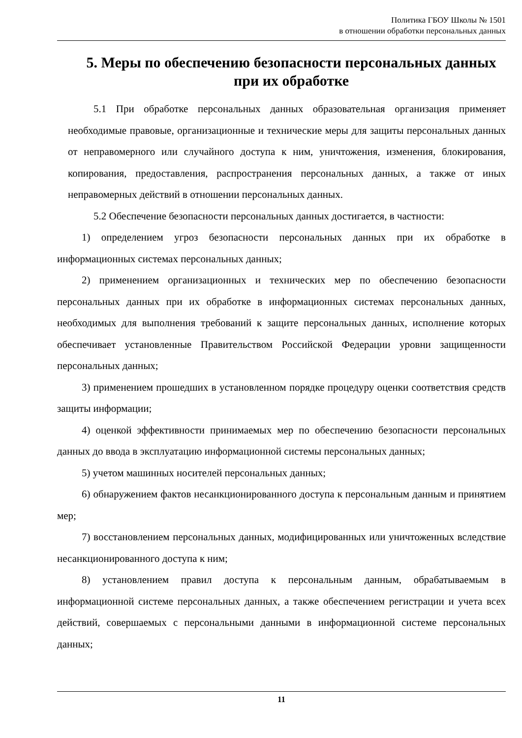Политика ГБОУ Школы № 1501
в отношении обработки персональных данных
5. Меры по обеспечению безопасности персональных данных при их обработке
5.1 При обработке персональных данных образовательная организация применяет необходимые правовые, организационные и технические меры для защиты персональных данных от неправомерного или случайного доступа к ним, уничтожения, изменения, блокирования, копирования, предоставления, распространения персональных данных, а также от иных неправомерных действий в отношении персональных данных.
5.2 Обеспечение безопасности персональных данных достигается, в частности:
1) определением угроз безопасности персональных данных при их обработке в информационных системах персональных данных;
2) применением организационных и технических мер по обеспечению безопасности персональных данных при их обработке в информационных системах персональных данных, необходимых для выполнения требований к защите персональных данных, исполнение которых обеспечивает установленные Правительством Российской Федерации уровни защищенности персональных данных;
3) применением прошедших в установленном порядке процедуру оценки соответствия средств защиты информации;
4) оценкой эффективности принимаемых мер по обеспечению безопасности персональных данных до ввода в эксплуатацию информационной системы персональных данных;
5) учетом машинных носителей персональных данных;
6) обнаружением фактов несанкционированного доступа к персональным данным и принятием мер;
7) восстановлением персональных данных, модифицированных или уничтоженных вследствие несанкционированного доступа к ним;
8) установлением правил доступа к персональным данным, обрабатываемым в информационной системе персональных данных, а также обеспечением регистрации и учета всех действий, совершаемых с персональными данными в информационной системе персональных данных;
11